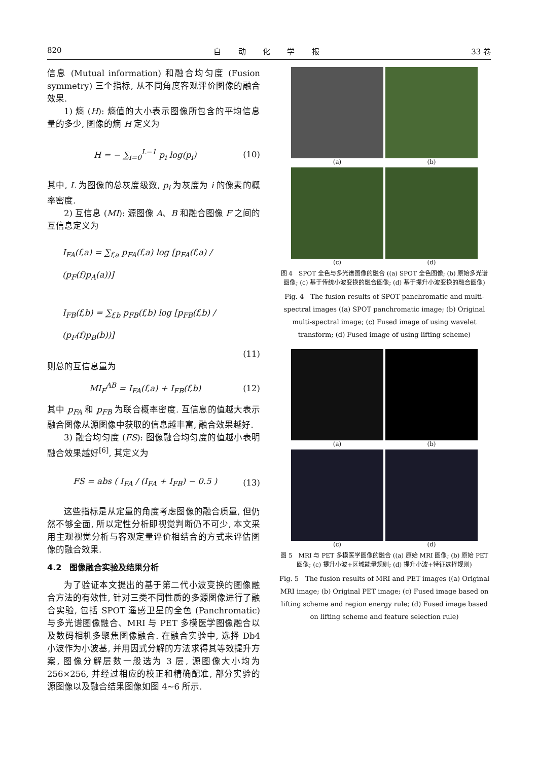820 自 动 化 学 报 33 卷
信息 (Mutual information) 和融合均匀度 (Fusion symmetry) 三个指标, 从不同角度客观评价图像的融合效果.
1) 熵 (H): 熵值的大小表示图像所包含的平均信息量的多少, 图像的熵 H 定义为
H = − ∑<sub>i=0</sub><sup>L−1</sup> p<sub>i</sub> log(p<sub>i</sub>) (10)
其中, L 为图像的总灰度级数, p<sub>i</sub> 为灰度为 i 的像素的概率密度.
2) 互信息 (MI): 源图像 A、B 和融合图像 F 之间的互信息定义为
I<sub>FA</sub>(f,a) = ∑<sub>f,a</sub> p<sub>FA</sub>(f,a) log [p<sub>FA</sub>(f,a) / (p<sub>F</sub>(f)p<sub>A</sub>(a))]
I<sub>FB</sub>(f,b) = ∑<sub>f,b</sub> p<sub>FB</sub>(f,b) log [p<sub>FB</sub>(f,b) / (p<sub>F</sub>(f)p<sub>B</sub>(b))]
(11)
则总的互信息量为
MI<sub>F</sub><sup>AB</sup> = I<sub>FA</sub>(f,a) + I<sub>FB</sub>(f,b) (12)
其中 p<sub>FA</sub> 和 p<sub>FB</sub> 为联合概率密度. 互信息的值越大表示融合图像从源图像中获取的信息越丰富, 融合效果越好.
3) 融合均匀度 (FS): 图像融合均匀度的值越小表明融合效果越好<sup>[6]</sup>, 其定义为
FS = abs ( I<sub>FA</sub> / (I<sub>FA</sub> + I<sub>FB</sub>) − 0.5 ) (13)
这些指标是从定量的角度考虑图像的融合质量, 但仍然不够全面, 所以定性分析即视觉判断仍不可少, 本文采用主观视觉分析与客观定量评价相结合的方式来评估图像的融合效果.
4.2　图像融合实验及结果分析
为了验证本文提出的基于第二代小波变换的图像融合方法的有效性, 针对三类不同性质的多源图像进行了融合实验, 包括 SPOT 遥感卫星的全色 (Panchromatic) 与多光谱图像融合、MRI 与 PET 多模医学图像融合以及数码相机多聚焦图像融合. 在融合实验中, 选择 Db4 小波作为小波基, 并用因式分解的方法求得其等效提升方案, 图像分解层数一般选为 3 层, 源图像大小均为 256×256, 并经过相应的校正和精确配准, 部分实验的源图像以及融合结果图像如图 4∼6 所示.
(a)
(b)
(c)
(d)
图 4　SPOT 全色与多光谱图像的融合 ((a) SPOT 全色图像; (b) 原始多光谱图像; (c) 基于传统小波变换的融合图像; (d) 基于提升小波变换的融合图像)
Fig. 4　The fusion results of SPOT panchromatic and multi-spectral images ((a) SPOT panchromatic image; (b) Original multi-spectral image; (c) Fused image of using wavelet transform; (d) Fused image of using lifting scheme)
(a)
(b)
(c)
(d)
图 5　MRI 与 PET 多模医学图像的融合 ((a) 原始 MRI 图像; (b) 原始 PET 图像; (c) 提升小波+区域能量规则; (d) 提升小波+特征选择规则)
Fig. 5　The fusion results of MRI and PET images ((a) Original MRI image; (b) Original PET image; (c) Fused image based on lifting scheme and region energy rule; (d) Fused image based on lifting scheme and feature selection rule)